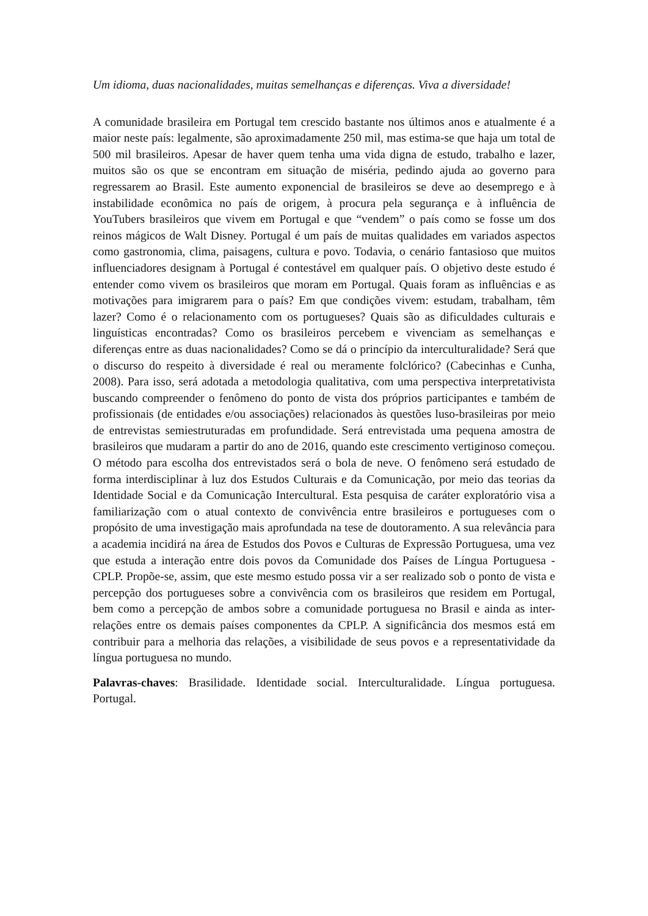Um idioma, duas nacionalidades, muitas semelhanças e diferenças. Viva a diversidade!
A comunidade brasileira em Portugal tem crescido bastante nos últimos anos e atualmente é a maior neste país: legalmente, são aproximadamente 250 mil, mas estima-se que haja um total de 500 mil brasileiros. Apesar de haver quem tenha uma vida digna de estudo, trabalho e lazer, muitos são os que se encontram em situação de miséria, pedindo ajuda ao governo para regressarem ao Brasil. Este aumento exponencial de brasileiros se deve ao desemprego e à instabilidade econômica no país de origem, à procura pela segurança e à influência de YouTubers brasileiros que vivem em Portugal e que “vendem” o país como se fosse um dos reinos mágicos de Walt Disney. Portugal é um país de muitas qualidades em variados aspectos como gastronomia, clima, paisagens, cultura e povo. Todavia, o cenário fantasioso que muitos influenciadores designam à Portugal é contestável em qualquer país. O objetivo deste estudo é entender como vivem os brasileiros que moram em Portugal. Quais foram as influências e as motivações para imigrarem para o país? Em que condições vivem: estudam, trabalham, têm lazer? Como é o relacionamento com os portugueses? Quais são as dificuldades culturais e linguísticas encontradas? Como os brasileiros percebem e vivenciam as semelhanças e diferenças entre as duas nacionalidades? Como se dá o princípio da interculturalidade? Será que o discurso do respeito à diversidade é real ou meramente folclórico? (Cabecinhas e Cunha, 2008). Para isso, será adotada a metodologia qualitativa, com uma perspectiva interpretativista buscando compreender o fenômeno do ponto de vista dos próprios participantes e também de profissionais (de entidades e/ou associações) relacionados às questões luso-brasileiras por meio de entrevistas semiestruturadas em profundidade. Será entrevistada uma pequena amostra de brasileiros que mudaram a partir do ano de 2016, quando este crescimento vertiginoso começou. O método para escolha dos entrevistados será o bola de neve. O fenômeno será estudado de forma interdisciplinar à luz dos Estudos Culturais e da Comunicação, por meio das teorias da Identidade Social e da Comunicação Intercultural. Esta pesquisa de caráter exploratório visa a familiarização com o atual contexto de convivência entre brasileiros e portugueses com o propósito de uma investigação mais aprofundada na tese de doutoramento. A sua relevância para a academia incidirá na área de Estudos dos Povos e Culturas de Expressão Portuguesa, uma vez que estuda a interação entre dois povos da Comunidade dos Países de Língua Portuguesa - CPLP. Propõe-se, assim, que este mesmo estudo possa vir a ser realizado sob o ponto de vista e percepção dos portugueses sobre a convivência com os brasileiros que residem em Portugal, bem como a percepção de ambos sobre a comunidade portuguesa no Brasil e ainda as inter-relações entre os demais países componentes da CPLP. A significância dos mesmos está em contribuir para a melhoria das relações, a visibilidade de seus povos e a representatividade da língua portuguesa no mundo.
Palavras-chaves: Brasilidade. Identidade social. Interculturalidade. Língua portuguesa. Portugal.